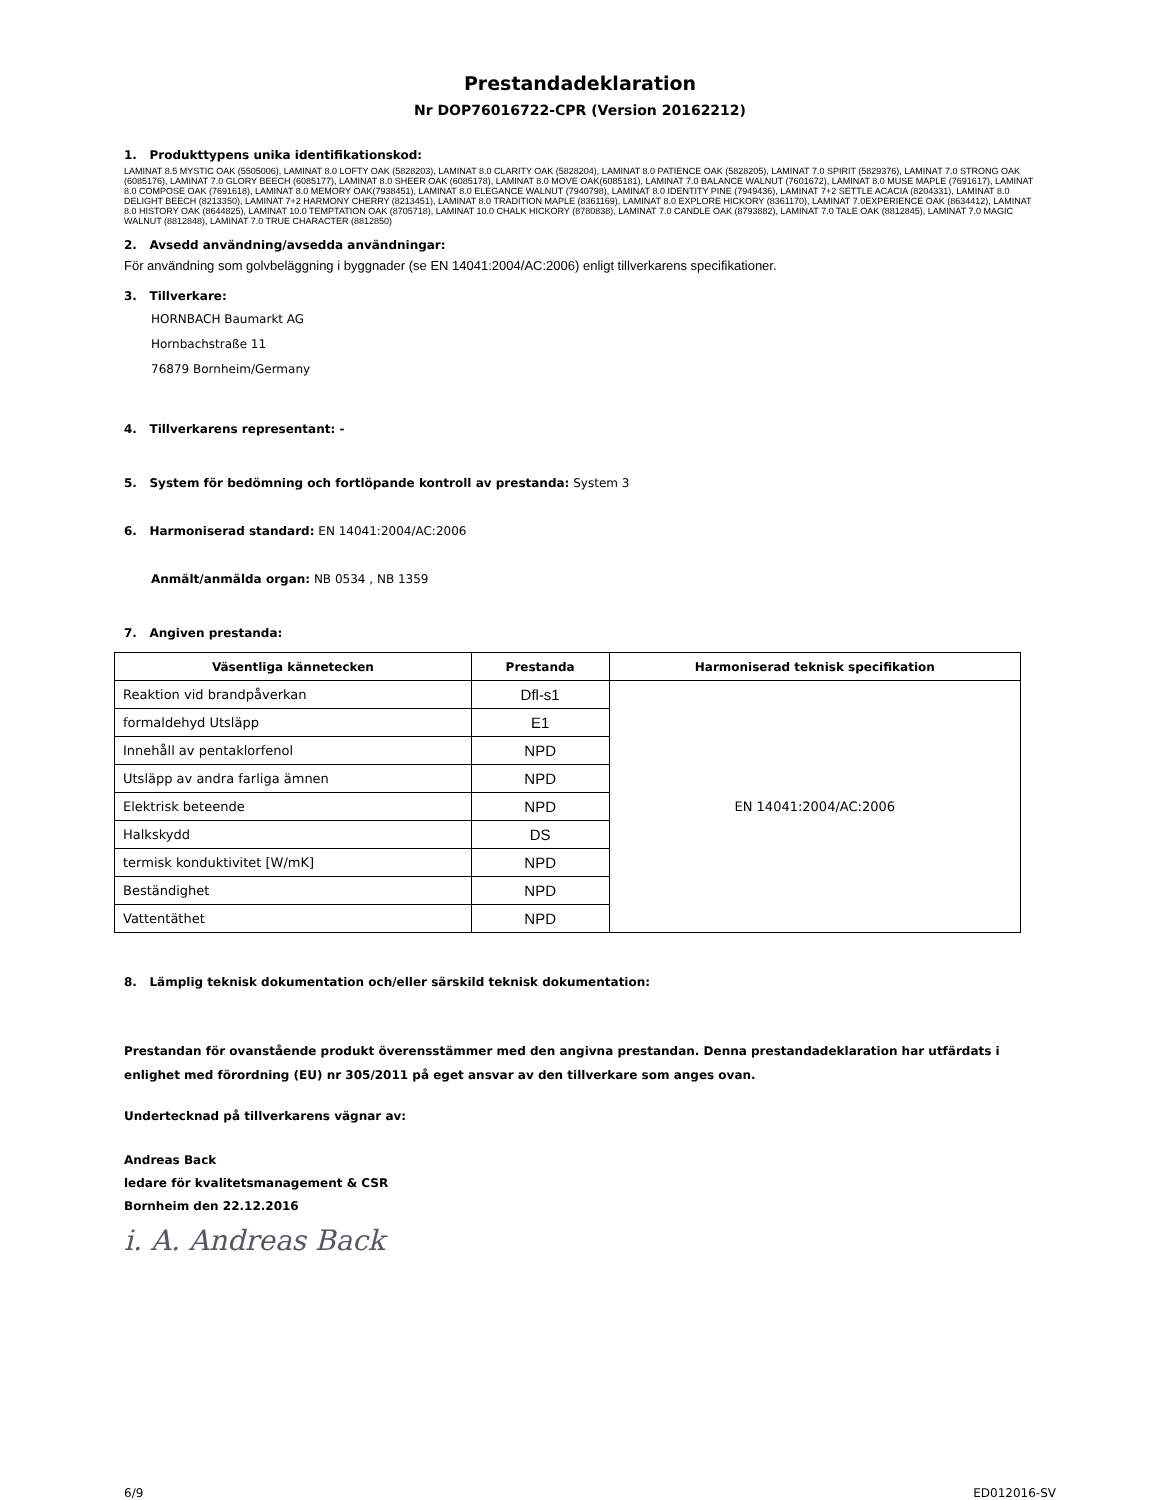Prestandadeklaration
Nr DOP76016722-CPR (Version 20162212)
1. Produkttypens unika identifikationskod:
LAMINAT 8.5 MYSTIC OAK (5505006), LAMINAT 8.0 LOFTY OAK (5828203), LAMINAT 8.0 CLARITY OAK (5828204), LAMINAT 8.0 PATIENCE OAK (5828205), LAMINAT 7.0 SPIRIT (5829376), LAMINAT 7.0 STRONG OAK (6085176), LAMINAT 7.0 GLORY BEECH (6085177), LAMINAT 8.0 SHEER OAK (6085178), LAMINAT 8.0 MOVE OAK(6085181), LAMINAT 7.0 BALANCE WALNUT (7601672), LAMINAT 8.0 MUSE MAPLE (7691617), LAMINAT 8.0 COMPOSE OAK (7691618), LAMINAT 8.0 MEMORY OAK(7938451), LAMINAT 8.0 ELEGANCE WALNUT (7940798), LAMINAT 8.0 IDENTITY PINE (7949436), LAMINAT 7+2 SETTLE ACACIA (8204331), LAMINAT 8.0 DELIGHT BEECH (8213350), LAMINAT 7+2 HARMONY CHERRY (8213451), LAMINAT 8.0 TRADITION MAPLE (8361169), LAMINAT 8.0 EXPLORE HICKORY (8361170), LAMINAT 7.0EXPERIENCE OAK (8634412), LAMINAT 8.0 HISTORY OAK (8644825), LAMINAT 10.0 TEMPTATION OAK (8705718), LAMINAT 10.0 CHALK HICKORY (8780838), LAMINAT 7.0 CANDLE OAK (8793882), LAMINAT 7.0 TALE OAK (8812845), LAMINAT 7.0 MAGIC WALNUT (8812848), LAMINAT 7.0 TRUE CHARACTER (8812850)
2. Avsedd användning/avsedda användningar:
För användning som golvbeläggning i byggnader (se EN 14041:2004/AC:2006) enligt tillverkarens specifikationer.
3. Tillverkare:
HORNBACH Baumarkt AG
Hornbachstraße 11
76879 Bornheim/Germany
4. Tillverkarens representant: -
5. System för bedömning och fortlöpande kontroll av prestanda: System 3
6. Harmoniserad standard: EN 14041:2004/AC:2006
Anmält/anmälda organ: NB 0534 , NB 1359
7. Angiven prestanda:
| Väsentliga kännetecken | Prestanda | Harmoniserad teknisk specifikation |
| --- | --- | --- |
| Reaktion vid brandpåverkan | Dfl-s1 | EN 14041:2004/AC:2006 |
| formaldehyd Utsläpp | E1 | |
| Innehåll av pentaklorfenol | NPD | |
| Utsläpp av andra farliga ämnen | NPD | |
| Elektrisk beteende | NPD | |
| Halkskydd | DS | |
| termisk konduktivitet [W/mK] | NPD | |
| Beständighet | NPD | |
| Vattentäthet | NPD | |
8. Lämplig teknisk dokumentation och/eller särskild teknisk dokumentation:
Prestandan för ovanstående produkt överensstämmer med den angivna prestandan. Denna prestandadeklaration har utfärdats i enlighet med förordning (EU) nr 305/2011 på eget ansvar av den tillverkare som anges ovan.
Undertecknad på tillverkarens vägnar av:
Andreas Back
ledare för kvalitetsmanagement & CSR
Bornheim den 22.12.2016
i. A. Andreas Back
6/9 ED012016-SV